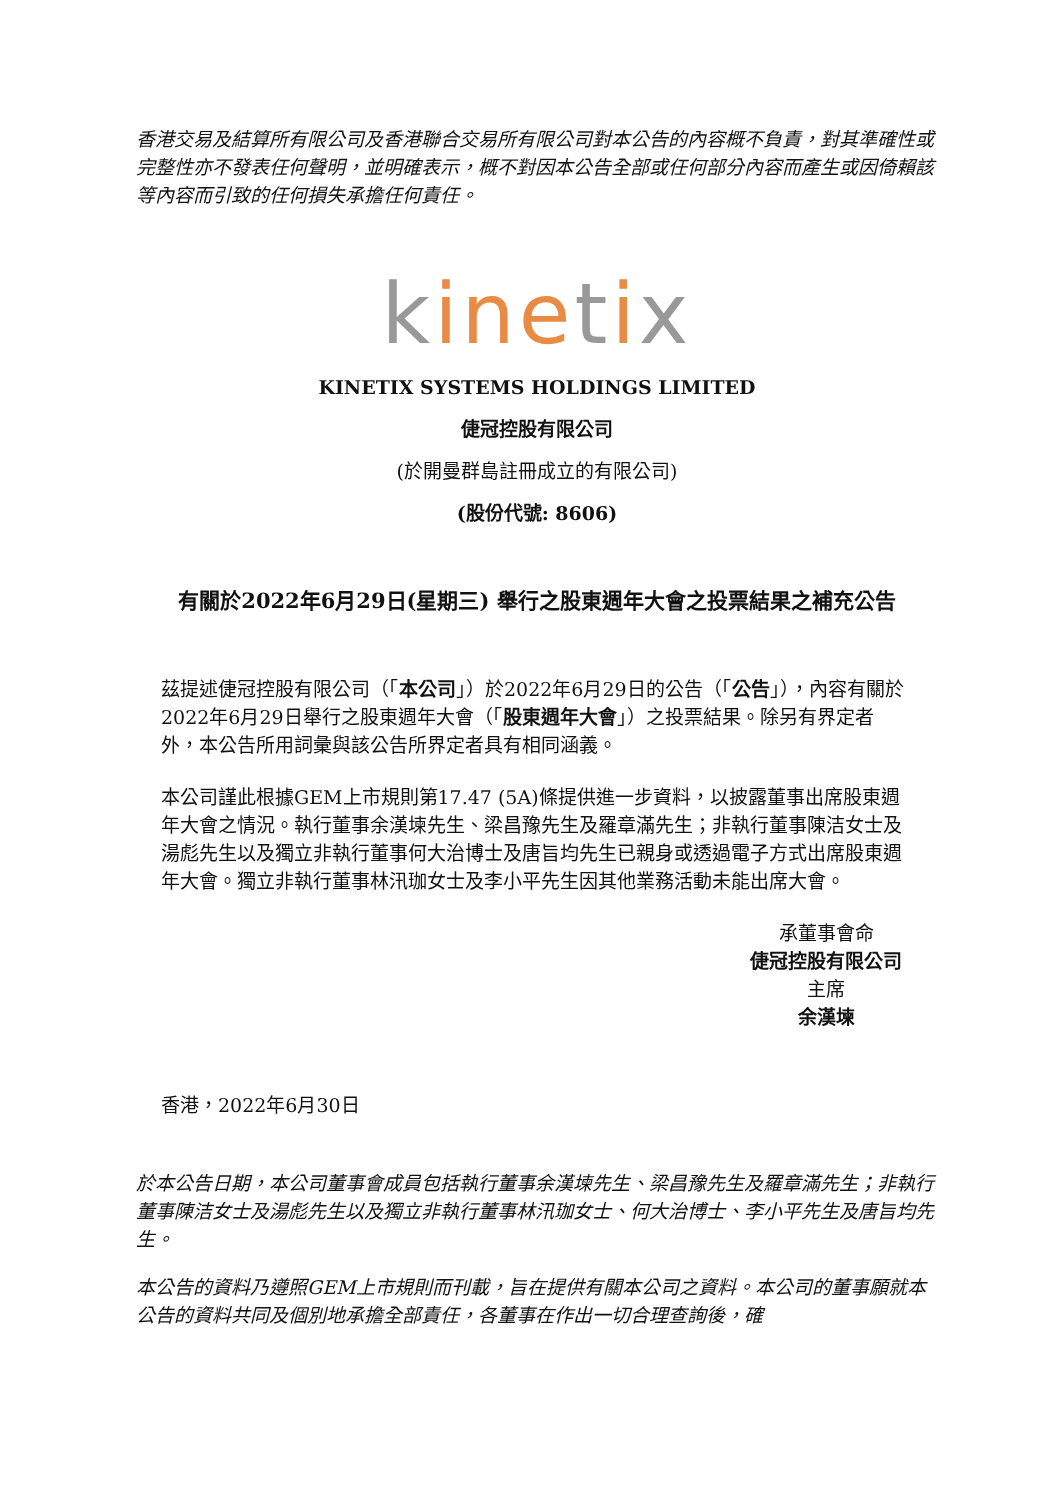香港交易及結算所有限公司及香港聯合交易所有限公司對本公告的內容概不負責，對其準確性或完整性亦不發表任何聲明，並明確表示，概不對因本公告全部或任何部分內容而產生或因倚賴該等內容而引致的任何損失承擔任何責任。
kinetix
KINETIX SYSTEMS HOLDINGS LIMITED
倢冠控股有限公司
(於開曼群島註冊成立的有限公司)
(股份代號: 8606)
有關於2022年6月29日(星期三) 舉行之股東週年大會之投票結果之補充公告
茲提述倢冠控股有限公司（「本公司」）於2022年6月29日的公告（「公告」），內容有關於2022年6月29日舉行之股東週年大會（「股東週年大會」）之投票結果。除另有界定者外，本公告所用詞彙與該公告所界定者具有相同涵義。
本公司謹此根據GEM上市規則第17.47 (5A)條提供進一步資料，以披露董事出席股東週年大會之情況。執行董事余漢堜先生、梁昌豫先生及羅章滿先生；非執行董事陳洁女士及湯彪先生以及獨立非執行董事何大治博士及唐旨均先生已親身或透過電子方式出席股東週年大會。獨立非執行董事林汛珈女士及李小平先生因其他業務活動未能出席大會。
承董事會命
倢冠控股有限公司
主席
余漢堜
香港，2022年6月30日
於本公告日期，本公司董事會成員包括執行董事余漢堜先生、梁昌豫先生及羅章滿先生；非執行董事陳洁女士及湯彪先生以及獨立非執行董事林汛珈女士、何大治博士、李小平先生及唐旨均先生。
本公告的資料乃遵照GEM上市規則而刊載，旨在提供有關本公司之資料。本公司的董事願就本公告的資料共同及個別地承擔全部責任，各董事在作出一切合理查詢後，確